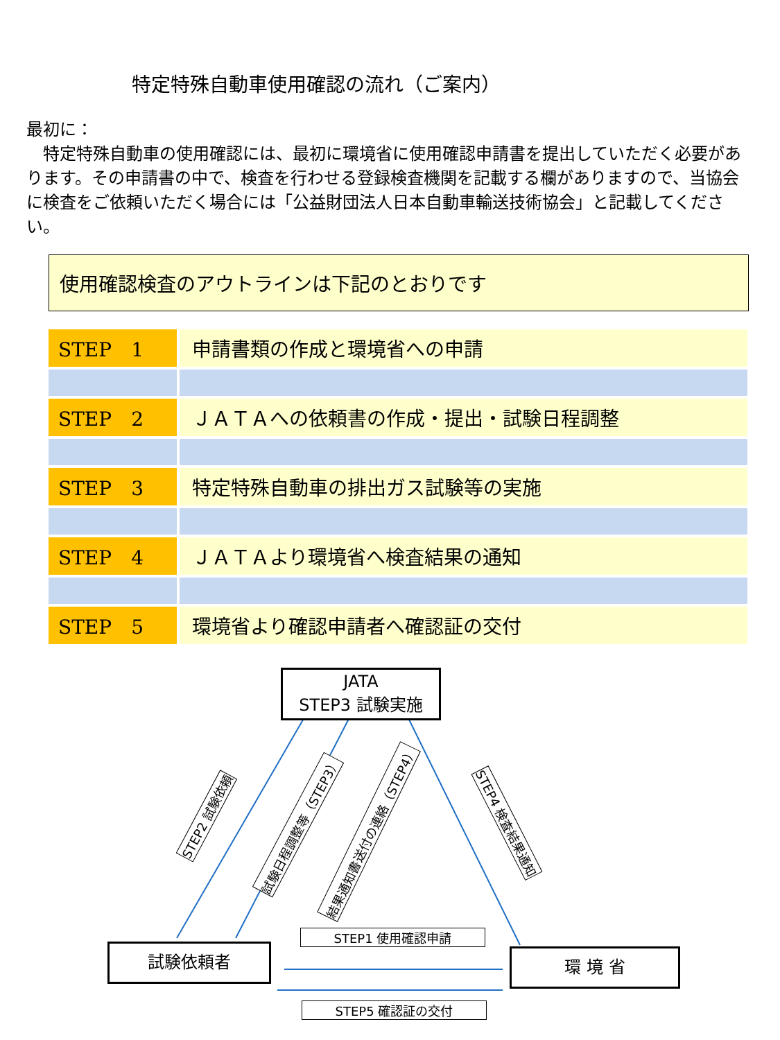特定特殊自動車使用確認の流れ（ご案内）
最初に：
　特定特殊自動車の使用確認には、最初に環境省に使用確認申請書を提出していただく必要があります。その申請書の中で、検査を行わせる登録検査機関を記載する欄がありますので、当協会に検査をご依頼いただく場合には「公益財団法人日本自動車輸送技術協会」と記載してください。
使用確認検査のアウトラインは下記のとおりです
| STEP 1 | 申請書類の作成と環境省への申請 |
| STEP 2 | ＪＡＴＡへの依頼書の作成・提出・試験日程調整 |
| STEP 3 | 特定特殊自動車の排出ガス試験等の実施 |
| STEP 4 | ＪＡＴＡより環境省へ検査結果の通知 |
| STEP 5 | 環境省より確認申請者へ確認証の交付 |
JATA
STEP3 試験実施
試験依頼者 環 境 省
STEP1 使用確認申請
STEP5 確認証の交付
STEP2 試験依頼 試験日程調整等（STEP3） 結果通知書送付の連絡（STEP4） STEP4 検査結果通知